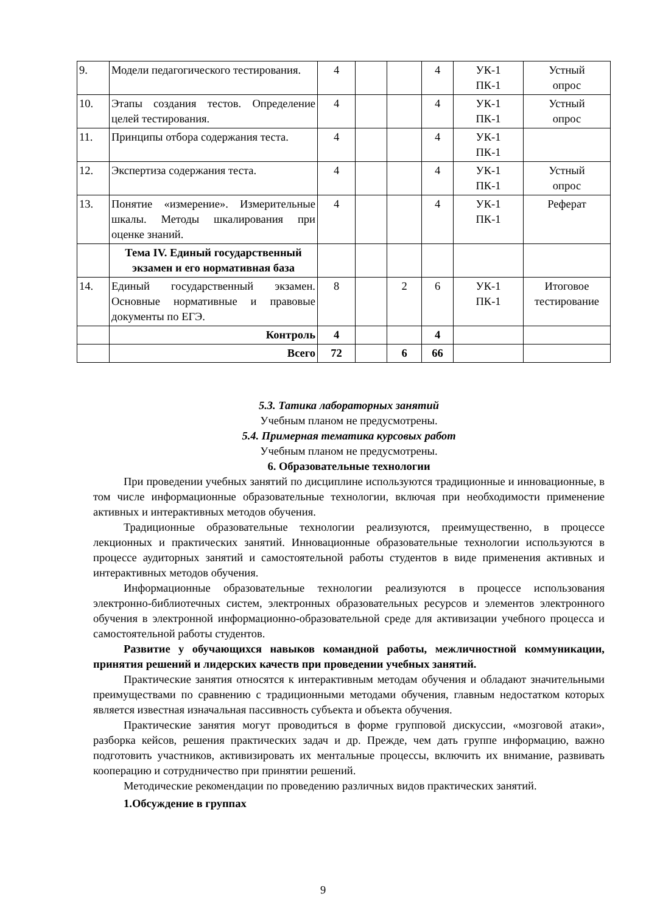| 9. | Модели педагогического тестирования. | 4 | | | 4 | УК-1 ПК-1 | Устный опрос |
| 10. | Этапы создания тестов. Определение целей тестирования. | 4 | | | 4 | УК-1 ПК-1 | Устный опрос |
| 11. | Принципы отбора содержания теста. | 4 | | | 4 | УК-1 ПК-1 | |
| 12. | Экспертиза содержания теста. | 4 | | | 4 | УК-1 ПК-1 | Устный опрос |
| 13. | Понятие «измерение». Измерительные шкалы. Методы шкалирования при оценке знаний. | 4 | | | 4 | УК-1 ПК-1 | Реферат |
| | Тема IV. Единый государственный экзамен и его нормативная база | | | | | | |
| 14. | Единый государственный экзамен. Основные нормативные и правовые документы по ЕГЭ. | 8 | | 2 | 6 | УК-1 ПК-1 | Итоговое тестирование |
| | Контроль | 4 | | | 4 | | |
| | Всего | 72 | | 6 | 66 | | |
5.3. Татика лабораторных занятий
Учебным планом не предусмотрены.
5.4. Примерная тематика курсовых работ
Учебным планом не предусмотрены.
6. Образовательные технологии
При проведении учебных занятий по дисциплине используются традиционные и инновационные, в том числе информационные образовательные технологии, включая при необходимости применение активных и интерактивных методов обучения.
Традиционные образовательные технологии реализуются, преимущественно, в процессе лекционных и практических занятий. Инновационные образовательные технологии используются в процессе аудиторных занятий и самостоятельной работы студентов в виде применения активных и интерактивных методов обучения.
Информационные образовательные технологии реализуются в процессе использования электронно-библиотечных систем, электронных образовательных ресурсов и элементов электронного обучения в электронной информационно-образовательной среде для активизации учебного процесса и самостоятельной работы студентов.
Развитие у обучающихся навыков командной работы, межличностной коммуникации, принятия решений и лидерских качеств при проведении учебных занятий.
Практические занятия относятся к интерактивным методам обучения и обладают значительными преимуществами по сравнению с традиционными методами обучения, главным недостатком которых является известная изначальная пассивность субъекта и объекта обучения.
Практические занятия могут проводиться в форме групповой дискуссии, «мозговой атаки», разборка кейсов, решения практических задач и др. Прежде, чем дать группе информацию, важно подготовить участников, активизировать их ментальные процессы, включить их внимание, развивать кооперацию и сотрудничество при принятии решений.
Методические рекомендации по проведению различных видов практических занятий.
1.Обсуждение в группах
9